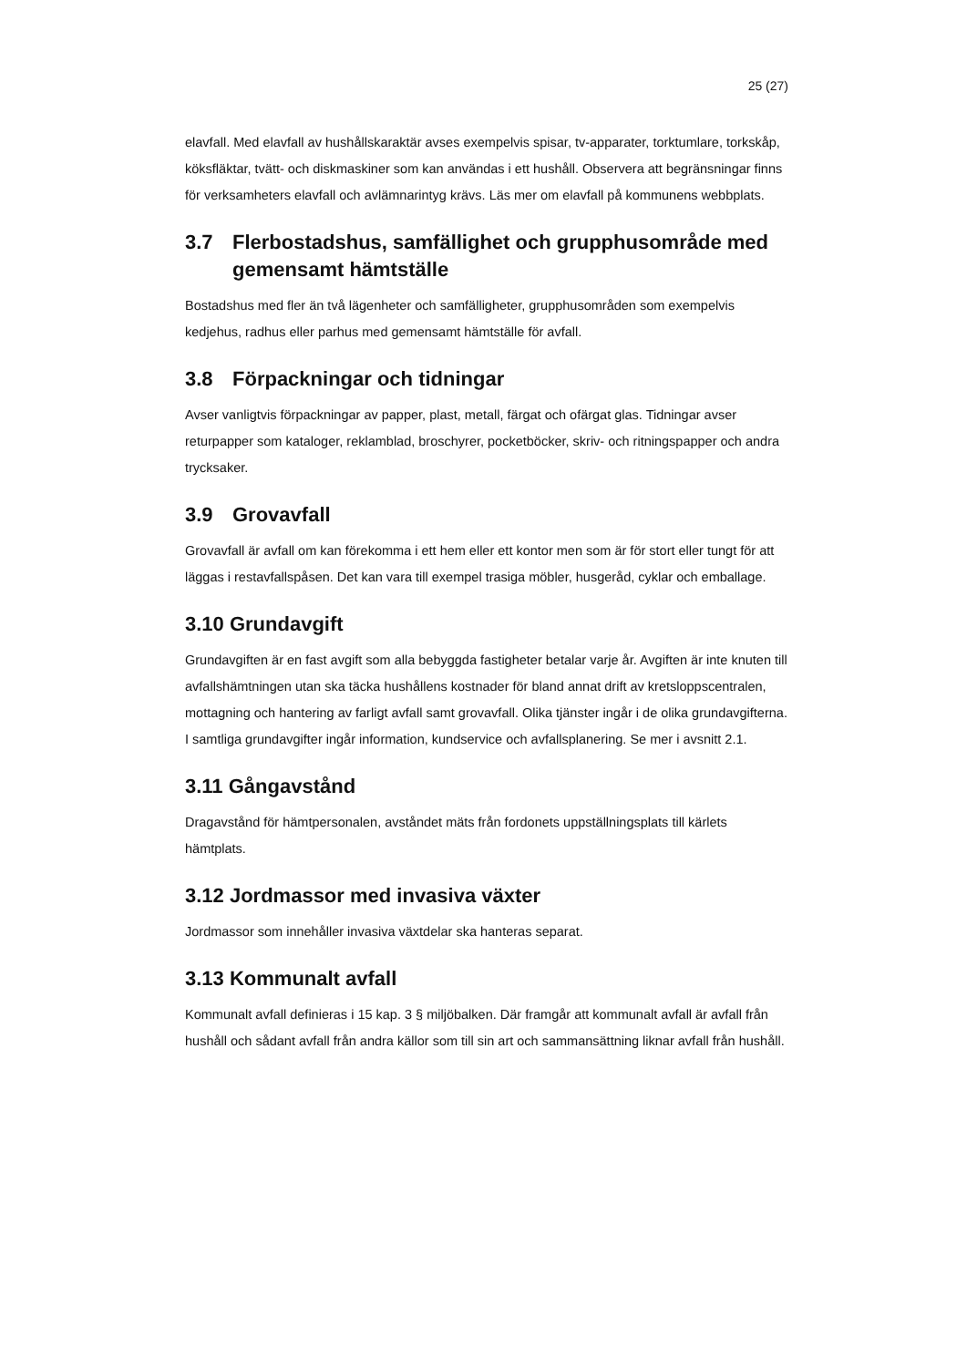25 (27)
elavfall. Med elavfall av hushållskaraktär avses exempelvis spisar, tv-apparater, torktumlare, torkskåp, köksfläktar, tvätt- och diskmaskiner som kan användas i ett hushåll. Observera att begränsningar finns för verksamheters elavfall och avlämnarintyg krävs. Läs mer om elavfall på kommunens webbplats.
3.7 Flerbostadshus, samfällighet och grupphusområde med gemensamt hämtställe
Bostadshus med fler än två lägenheter och samfälligheter, grupphusområden som exempelvis kedjehus, radhus eller parhus med gemensamt hämtställe för avfall.
3.8 Förpackningar och tidningar
Avser vanligtvis förpackningar av papper, plast, metall, färgat och ofärgat glas. Tidningar avser returpapper som kataloger, reklamblad, broschyrer, pocketböcker, skriv- och ritningspapper och andra trycksaker.
3.9 Grovavfall
Grovavfall är avfall om kan förekomma i ett hem eller ett kontor men som är för stort eller tungt för att läggas i restavfallspåsen. Det kan vara till exempel trasiga möbler, husgeråd, cyklar och emballage.
3.10 Grundavgift
Grundavgiften är en fast avgift som alla bebyggda fastigheter betalar varje år. Avgiften är inte knuten till avfallshämtningen utan ska täcka hushållens kostnader för bland annat drift av kretsloppscentralen, mottagning och hantering av farligt avfall samt grovavfall. Olika tjänster ingår i de olika grundavgifterna. I samtliga grundavgifter ingår information, kundservice och avfallsplanering. Se mer i avsnitt 2.1.
3.11 Gångavstånd
Dragavstånd för hämtpersonalen, avståndet mäts från fordonets uppställningsplats till kärlets hämtplats.
3.12 Jordmassor med invasiva växter
Jordmassor som innehåller invasiva växtdelar ska hanteras separat.
3.13 Kommunalt avfall
Kommunalt avfall definieras i 15 kap. 3 § miljöbalken. Där framgår att kommunalt avfall är avfall från hushåll och sådant avfall från andra källor som till sin art och sammansättning liknar avfall från hushåll.